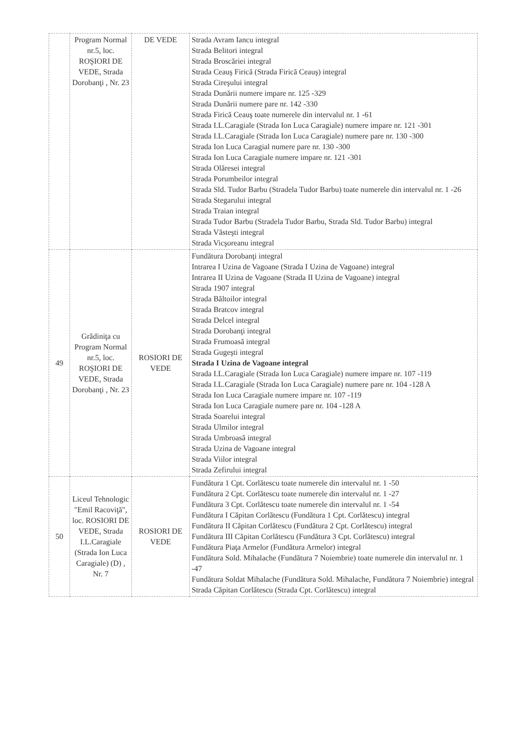| | Program Normal nr.5, loc. ROŞIORI DE VEDE, Strada Dorobanţi , Nr. 23 | DE VEDE | Strada Avram Iancu integral Strada Belitori integral Strada Broscăriei integral Strada Ceauş Firică (Strada Firică Ceauş) integral Strada Cireşului integral Strada Dunării numere impare nr. 125 -329 Strada Dunării numere pare nr. 142 -330 Strada Firică Ceauş toate numerele din intervalul nr. 1 -61 Strada I.L.Caragiale (Strada Ion Luca Caragiale) numere impare nr. 121 -301 Strada I.L.Caragiale (Strada Ion Luca Caragiale) numere pare nr. 130 -300 Strada Ion Luca Caragial numere pare nr. 130 -300 Strada Ion Luca Caragiale numere impare nr. 121 -301 Strada Olăresei integral Strada Porumbeilor integral Strada Sld. Tudor Barbu (Stradela Tudor Barbu) toate numerele din intervalul nr. 1 -26 Strada Stegarului integral Strada Traian integral Strada Tudor Barbu (Stradela Tudor Barbu, Strada Sld. Tudor Barbu) integral Strada Văsteşti integral Strada Vicşoreanu integral |
| 49 | Grădiniţa cu Program Normal nr.5, loc. ROŞIORI DE VEDE, Strada Dorobanţi , Nr. 23 | ROSIORI DE VEDE | Fundătura Dorobanţi integral Intrarea I Uzina de Vagoane (Strada I Uzina de Vagoane) integral Intrarea II Uzina de Vagoane (Strada II Uzina de Vagoane) integral Strada 1907 integral Strada Băltoilor integral Strada Bratcov integral Strada Delcel integral Strada Dorobanţi integral Strada Frumoasă integral Strada Gugeşti integral Strada I Uzina de Vagoane integral Strada I.L.Caragiale (Strada Ion Luca Caragiale) numere impare nr. 107 -119 Strada I.L.Caragiale (Strada Ion Luca Caragiale) numere pare nr. 104 -128 A Strada Ion Luca Caragiale numere impare nr. 107 -119 Strada Ion Luca Caragiale numere pare nr. 104 -128 A Strada Soarelui integral Strada Ulmilor integral Strada Umbroasă integral Strada Uzina de Vagoane integral Strada Viilor integral Strada Zefirului integral |
| 50 | Liceul Tehnologic "Emil Racoviţă", loc. ROSIORI DE VEDE, Strada I.L.Caragiale (Strada Ion Luca Caragiale) (D) , Nr. 7 | ROSIORI DE VEDE | Fundătura 1 Cpt. Corlătescu toate numerele din intervalul nr. 1 -50 Fundătura 2 Cpt. Corlătescu toate numerele din intervalul nr. 1 -27 Fundătura 3 Cpt. Corlătescu toate numerele din intervalul nr. 1 -54 Fundătura I Căpitan Corlătescu (Fundătura 1 Cpt. Corlătescu) integral Fundătura II Căpitan Corlătescu (Fundătura 2 Cpt. Corlătescu) integral Fundătura III Căpitan Corlătescu (Fundătura 3 Cpt. Corlătescu) integral Fundătura Piaţa Armelor (Fundătura Armelor) integral Fundătura Sold. Mihalache (Fundătura 7 Noiembrie) toate numerele din intervalul nr. 1 -47 Fundătura Soldat Mihalache (Fundătura Sold. Mihalache, Fundătura 7 Noiembrie) integral Strada Căpitan Corlătescu (Strada Cpt. Corlătescu) integral |